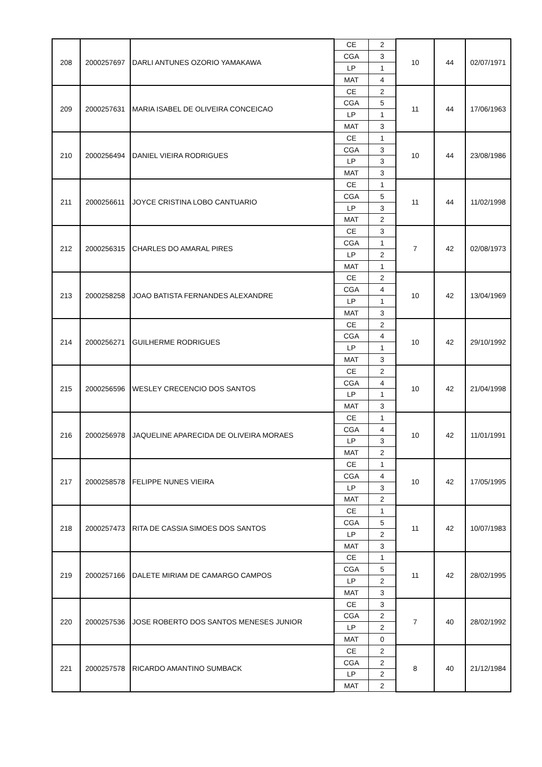| 208 | 2000257697 | DARLI ANTUNES OZORIO YAMAKAWA | CE | 2 | 10 | 44 | 02/07/1971 |
| | | | CGA | 3 | | | |
| | | | LP | 1 | | | |
| | | | MAT | 4 | | | |
| 209 | 2000257631 | MARIA ISABEL DE OLIVEIRA CONCEICAO | CE | 2 | 11 | 44 | 17/06/1963 |
| | | | CGA | 5 | | | |
| | | | LP | 1 | | | |
| | | | MAT | 3 | | | |
| 210 | 2000256494 | DANIEL VIEIRA RODRIGUES | CE | 1 | 10 | 44 | 23/08/1986 |
| | | | CGA | 3 | | | |
| | | | LP | 3 | | | |
| | | | MAT | 3 | | | |
| 211 | 2000256611 | JOYCE CRISTINA LOBO CANTUARIO | CE | 1 | 11 | 44 | 11/02/1998 |
| | | | CGA | 5 | | | |
| | | | LP | 3 | | | |
| | | | MAT | 2 | | | |
| 212 | 2000256315 | CHARLES DO AMARAL PIRES | CE | 3 | 7 | 42 | 02/08/1973 |
| | | | CGA | 1 | | | |
| | | | LP | 2 | | | |
| | | | MAT | 1 | | | |
| 213 | 2000258258 | JOAO BATISTA FERNANDES ALEXANDRE | CE | 2 | 10 | 42 | 13/04/1969 |
| | | | CGA | 4 | | | |
| | | | LP | 1 | | | |
| | | | MAT | 3 | | | |
| 214 | 2000256271 | GUILHERME RODRIGUES | CE | 2 | 10 | 42 | 29/10/1992 |
| | | | CGA | 4 | | | |
| | | | LP | 1 | | | |
| | | | MAT | 3 | | | |
| 215 | 2000256596 | WESLEY CRECENCIO DOS SANTOS | CE | 2 | 10 | 42 | 21/04/1998 |
| | | | CGA | 4 | | | |
| | | | LP | 1 | | | |
| | | | MAT | 3 | | | |
| 216 | 2000256978 | JAQUELINE APARECIDA DE OLIVEIRA MORAES | CE | 1 | 10 | 42 | 11/01/1991 |
| | | | CGA | 4 | | | |
| | | | LP | 3 | | | |
| | | | MAT | 2 | | | |
| 217 | 2000258578 | FELIPPE NUNES VIEIRA | CE | 1 | 10 | 42 | 17/05/1995 |
| | | | CGA | 4 | | | |
| | | | LP | 3 | | | |
| | | | MAT | 2 | | | |
| 218 | 2000257473 | RITA DE CASSIA SIMOES DOS SANTOS | CE | 1 | 11 | 42 | 10/07/1983 |
| | | | CGA | 5 | | | |
| | | | LP | 2 | | | |
| | | | MAT | 3 | | | |
| 219 | 2000257166 | DALETE MIRIAM DE CAMARGO CAMPOS | CE | 1 | 11 | 42 | 28/02/1995 |
| | | | CGA | 5 | | | |
| | | | LP | 2 | | | |
| | | | MAT | 3 | | | |
| 220 | 2000257536 | JOSE ROBERTO DOS SANTOS MENESES JUNIOR | CE | 3 | 7 | 40 | 28/02/1992 |
| | | | CGA | 2 | | | |
| | | | LP | 2 | | | |
| | | | MAT | 0 | | | |
| 221 | 2000257578 | RICARDO AMANTINO SUMBACK | CE | 2 | 8 | 40 | 21/12/1984 |
| | | | CGA | 2 | | | |
| | | | LP | 2 | | | |
| | | | MAT | 2 | | | |